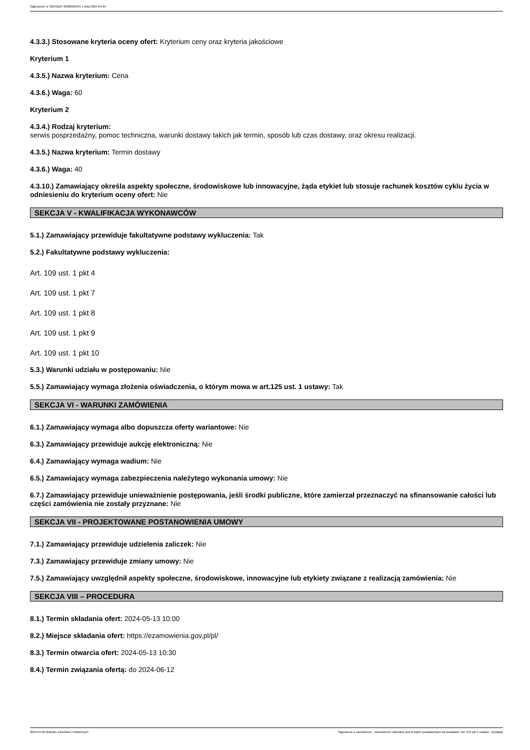Ogłoszenie nr 2024/BZP 00300924/01 z dnia 2024-04-25
4.3.3.) Stosowane kryteria oceny ofert: Kryterium ceny oraz kryteria jakościowe
Kryterium 1
4.3.5.) Nazwa kryterium: Cena
4.3.6.) Waga: 60
Kryterium 2
4.3.4.) Rodzaj kryterium:
serwis posprzedażny, pomoc techniczna, warunki dostawy takich jak termin, sposób lub czas dostawy, oraz okresu realizacji.
4.3.5.) Nazwa kryterium: Termin dostawy
4.3.6.) Waga: 40
4.3.10.) Zamawiający określa aspekty społeczne, środowiskowe lub innowacyjne, żąda etykiet lub stosuje rachunek kosztów cyklu życia w odniesieniu do kryterium oceny ofert: Nie
SEKCJA V - KWALIFIKACJA WYKONAWCÓW
5.1.) Zamawiający przewiduje fakultatywne podstawy wykluczenia: Tak
5.2.) Fakultatywne podstawy wykluczenia:
Art. 109 ust. 1 pkt 4
Art. 109 ust. 1 pkt 7
Art. 109 ust. 1 pkt 8
Art. 109 ust. 1 pkt 9
Art. 109 ust. 1 pkt 10
5.3.) Warunki udziału w postępowaniu: Nie
5.5.) Zamawiający wymaga złożenia oświadczenia, o którym mowa w art.125 ust. 1 ustawy: Tak
SEKCJA VI - WARUNKI ZAMÓWIENIA
6.1.) Zamawiający wymaga albo dopuszcza oferty wariantowe: Nie
6.3.) Zamawiający przewiduje aukcję elektroniczną: Nie
6.4.) Zamawiający wymaga wadium: Nie
6.5.) Zamawiający wymaga zabezpieczenia należytego wykonania umowy: Nie
6.7.) Zamawiający przewiduje unieważnienie postępowania, jeśli środki publiczne, które zamierzał przeznaczyć na sfinansowanie całości lub części zamówienia nie zostały przyznane: Nie
SEKCJA VII - PROJEKTOWANE POSTANOWIENIA UMOWY
7.1.) Zamawiający przewiduje udzielenia zaliczek: Nie
7.3.) Zamawiający przewiduje zmiany umowy: Nie
7.5.) Zamawiający uwzględnił aspekty społeczne, środowiskowe, innowacyjne lub etykiety związane z realizacją zamówienia: Nie
SEKCJA VIII – PROCEDURA
8.1.) Termin składania ofert: 2024-05-13 10:00
8.2.) Miejsce składania ofert: https://ezamowienia.gov.pl/pl/
8.3.) Termin otwarcia ofert: 2024-05-13 10:30
8.4.) Termin związania ofertą: do 2024-06-12
2024-04-25 Biuletyn Zamówień Publicznych Ogłoszenie o zamówieniu - Zamówienie udzielane jest w trybie podstawowym na podstawie: art. 275 pkt 1 ustawy - Dostawy